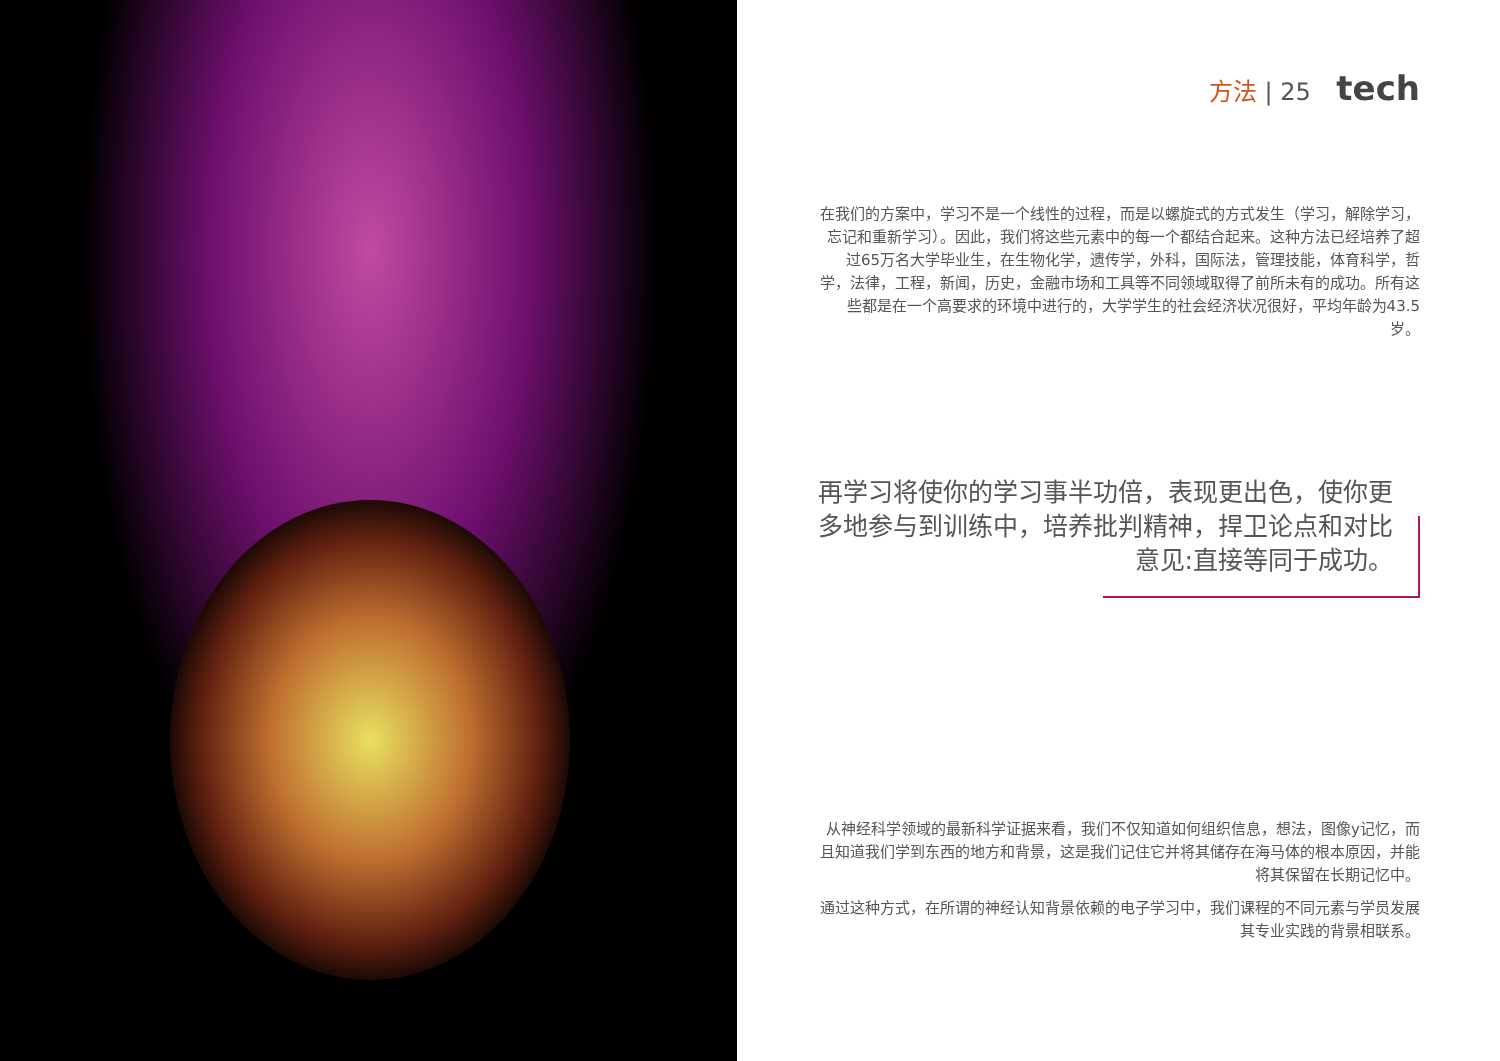方法 | 25 tech
在我们的方案中，学习不是一个线性的过程，而是以螺旋式的方式发生（学习，解除学习，忘记和重新学习）。因此，我们将这些元素中的每一个都结合起来。这种方法已经培养了超过65万名大学毕业生，在生物化学，遗传学，外科，国际法，管理技能，体育科学，哲学，法律，工程，新闻，历史，金融市场和工具等不同领域取得了前所未有的成功。所有这些都是在一个高要求的环境中进行的，大学学生的社会经济状况很好，平均年龄为43.5岁。
再学习将使你的学习事半功倍，表现更出色，使你更多地参与到训练中，培养批判精神，捍卫论点和对比意见:直接等同于成功。
从神经科学领域的最新科学证据来看，我们不仅知道如何组织信息，想法，图像y记忆，而且知道我们学到东西的地方和背景，这是我们记住它并将其储存在海马体的根本原因，并能将其保留在长期记忆中。
通过这种方式，在所谓的神经认知背景依赖的电子学习中，我们课程的不同元素与学员发展其专业实践的背景相联系。